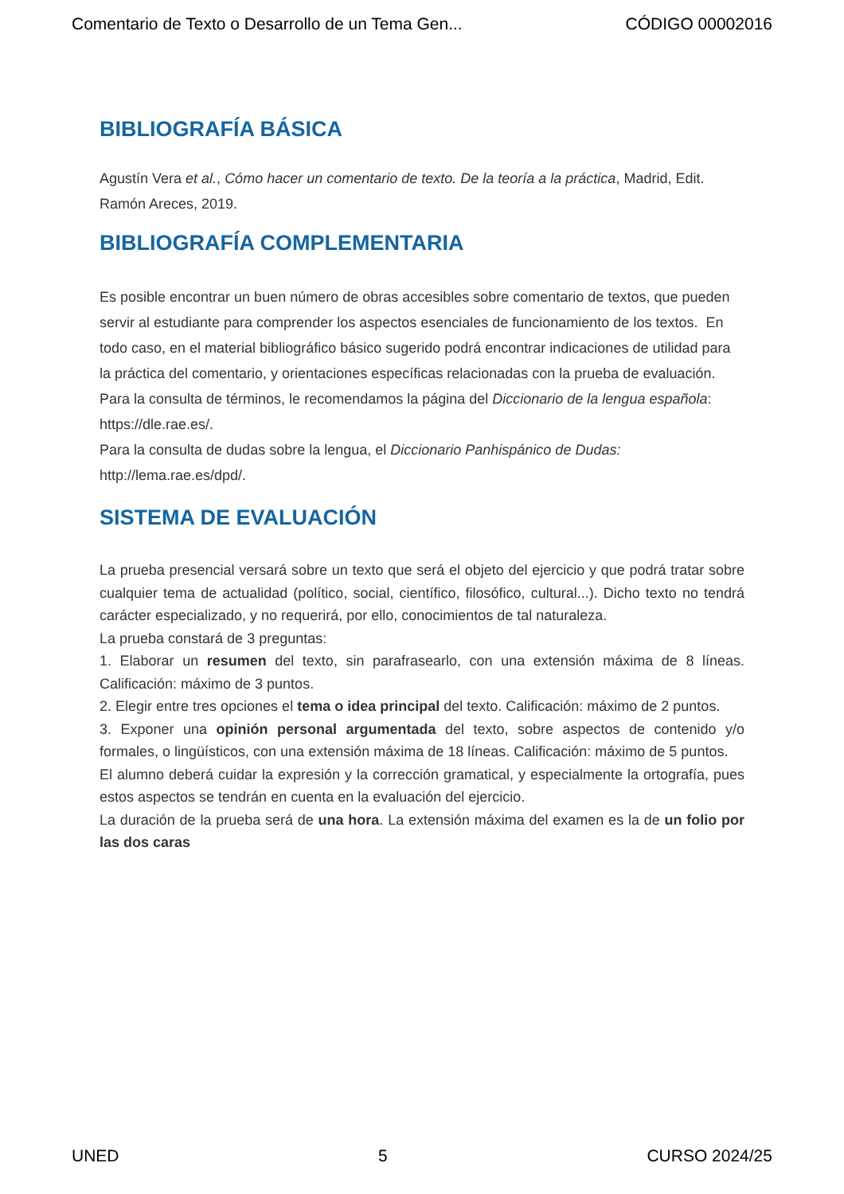Comentario de Texto o Desarrollo de un Tema Gen... CÓDIGO 00002016
BIBLIOGRAFÍA BÁSICA
Agustín Vera et al., Cómo hacer un comentario de texto. De la teoría a la práctica, Madrid, Edit. Ramón Areces, 2019.
BIBLIOGRAFÍA COMPLEMENTARIA
Es posible encontrar un buen número de obras accesibles sobre comentario de textos, que pueden servir al estudiante para comprender los aspectos esenciales de funcionamiento de los textos. En todo caso, en el material bibliográfico básico sugerido podrá encontrar indicaciones de utilidad para la práctica del comentario, y orientaciones específicas relacionadas con la prueba de evaluación.
Para la consulta de términos, le recomendamos la página del Diccionario de la lengua española: https://dle.rae.es/.
Para la consulta de dudas sobre la lengua, el Diccionario Panhispánico de Dudas: http://lema.rae.es/dpd/.
SISTEMA DE EVALUACIÓN
La prueba presencial versará sobre un texto que será el objeto del ejercicio y que podrá tratar sobre cualquier tema de actualidad (político, social, científico, filosófico, cultural...). Dicho texto no tendrá carácter especializado, y no requerirá, por ello, conocimientos de tal naturaleza.
La prueba constará de 3 preguntas:
1. Elaborar un resumen del texto, sin parafrasearlo, con una extensión máxima de 8 líneas. Calificación: máximo de 3 puntos.
2. Elegir entre tres opciones el tema o idea principal del texto. Calificación: máximo de 2 puntos.
3. Exponer una opinión personal argumentada del texto, sobre aspectos de contenido y/o formales, o lingüísticos, con una extensión máxima de 18 líneas. Calificación: máximo de 5 puntos.
El alumno deberá cuidar la expresión y la corrección gramatical, y especialmente la ortografía, pues estos aspectos se tendrán en cuenta en la evaluación del ejercicio.
La duración de la prueba será de una hora. La extensión máxima del examen es la de un folio por las dos caras
UNED 5 CURSO 2024/25